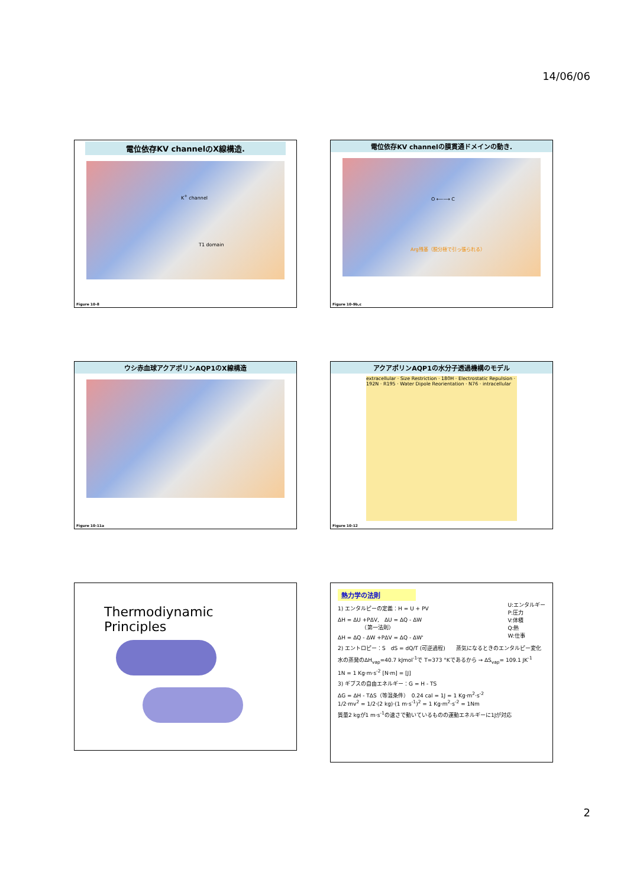14/06/06
電位依存KV channelのX線構造.
K<sup>+</sup> channel
T1 domain
Figure 10-8
電位依存KV channelの膜貫通ドメインの動き.
O ⟵⟶ C
Arg残基（脱分極で引っ張られる）
Figure 10-9b,c
ウシ赤血球アクアポリンAQP1のX線構造
Figure 10-11a
アクアポリンAQP1の水分子透過機構のモデル
extracellular · Size Restriction · 180H · Electrostatic Repulsion · 192N · R195 · Water Dipole Reorientation · N76 · intracellular
Figure 10-12
Thermodiynamic Principles
熱力学の法則
U:エンタルギー
P:圧力
V:体積
Q:熱
W:仕事
1) エンタルピーの定義：H = U + PV
ΔH = ΔU +PΔV,　ΔU = ΔQ - ΔW
　　　　　（第一法則）
ΔH = ΔQ - ΔW +PΔV = ΔQ - ΔW'
2) エントロピー：S　dS = dQ/T (可逆過程)　　蒸気になるときのエンタルピー変化
水の蒸発のΔH<sub>vap</sub>=40.7 kJmol<sup>-1</sup>で T=373 °Kであるから → ΔS<sub>vap</sub>= 109.1 JK<sup>-1</sup>
1N = 1 Kg·m·s<sup>-2</sup> [N·m] = [J]
3) ギブスの自由エネルギー：G = H - TS
ΔG = ΔH - TΔS（等温条件）　0.24 cal = 1J = 1 Kg·m<sup>2</sup>·s<sup>-2</sup>
1/2·mv<sup>2</sup> = 1/2·(2 kg)·(1 m·s<sup>-1</sup>)<sup>2</sup> = 1 Kg·m<sup>2</sup>·s<sup>-2</sup> = 1Nm
質量2 kgが1 m·s<sup>-1</sup>の速さで動いているものの運動エネルギーに1Jが対応
2